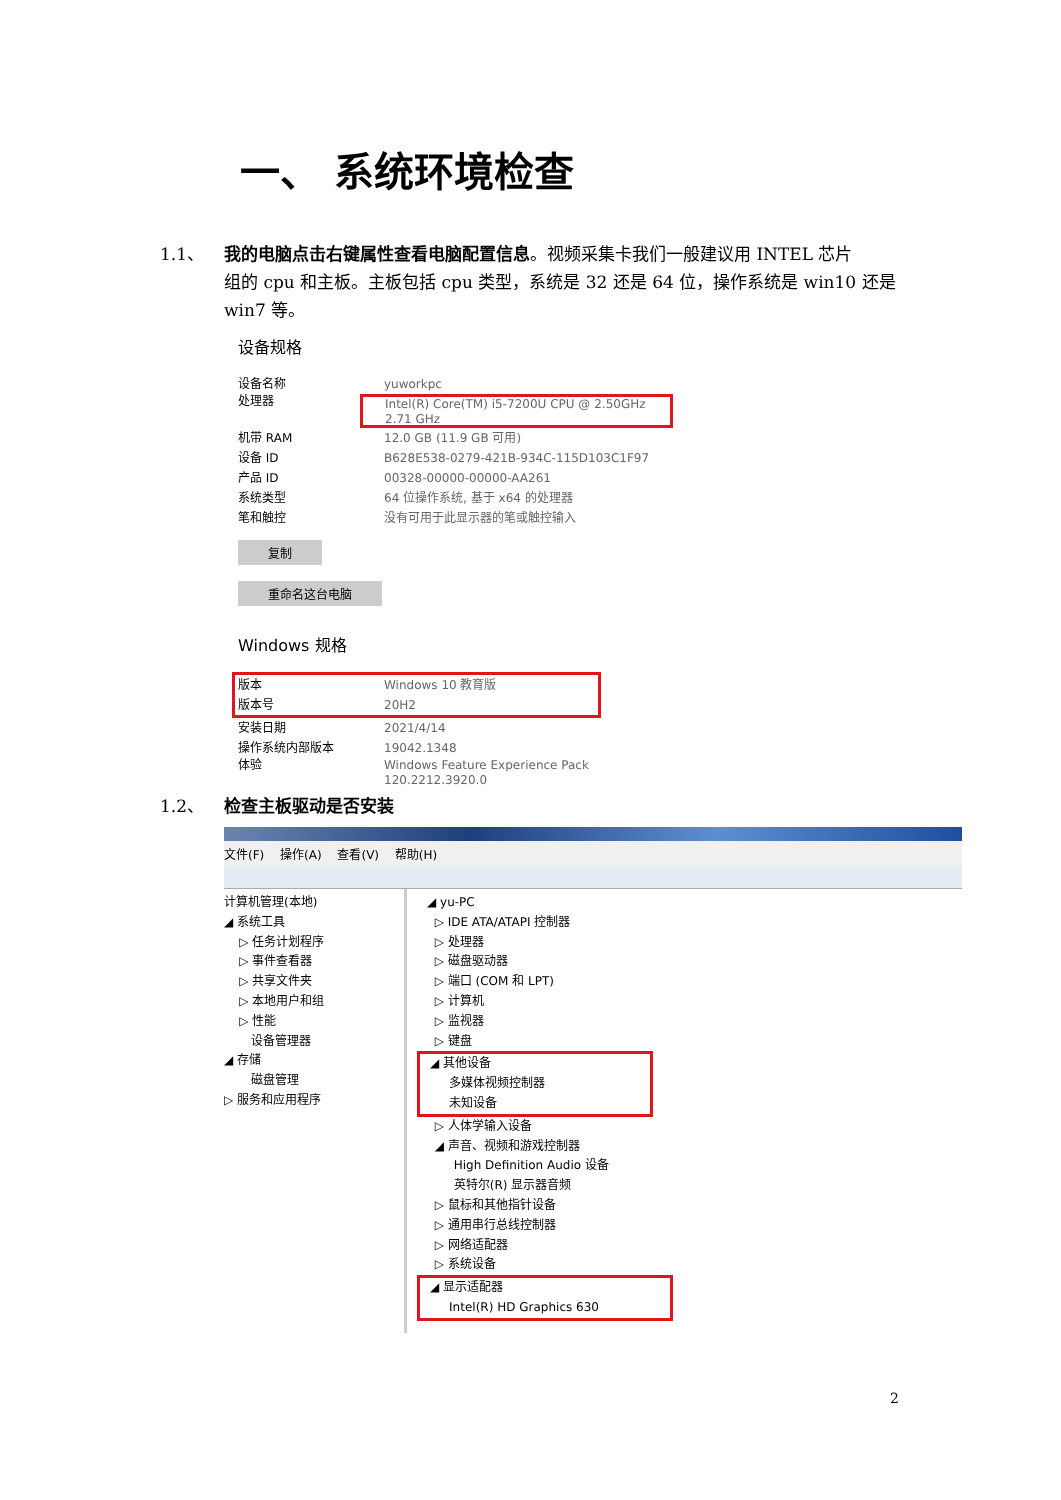一、 系统环境检查
1.1、 我的电脑点击右键属性查看电脑配置信息。视频采集卡我们一般建议用 INTEL 芯片
组的 cpu 和主板。主板包括 cpu 类型，系统是 32 还是 64 位，操作系统是 win10 还是 win7 等。
设备规格
设备名称 yuworkpc
处理器 Intel(R) Core(TM) i5-7200U CPU @ 2.50GHz
2.71 GHz
机带 RAM 12.0 GB (11.9 GB 可用)
设备 ID B628E538-0279-421B-934C-115D103C1F97
产品 ID 00328-00000-00000-AA261
系统类型 64 位操作系统, 基于 x64 的处理器
笔和触控 没有可用于此显示器的笔或触控输入
复制
重命名这台电脑
Windows 规格
版本 Windows 10 教育版
版本号 20H2
安装日期 2021/4/14
操作系统内部版本 19042.1348
体验 Windows Feature Experience Pack
120.2212.3920.0
1.2、 检查主板驱动是否安装
文件(F) 操作(A) 查看(V) 帮助(H)
计算机管理(本地)
◢ 系统工具
▷ 任务计划程序
▷ 事件查看器
▷ 共享文件夹
▷ 本地用户和组
▷ 性能
设备管理器
◢ 存储
磁盘管理
▷ 服务和应用程序
◢ yu-PC
▷ IDE ATA/ATAPI 控制器
▷ 处理器
▷ 磁盘驱动器
▷ 端口 (COM 和 LPT)
▷ 计算机
▷ 监视器
▷ 键盘
◢ 其他设备
多媒体视频控制器
未知设备
▷ 人体学输入设备
◢ 声音、视频和游戏控制器
High Definition Audio 设备
英特尔(R) 显示器音频
▷ 鼠标和其他指针设备
▷ 通用串行总线控制器
▷ 网络适配器
▷ 系统设备
◢ 显示适配器
Intel(R) HD Graphics 630
2